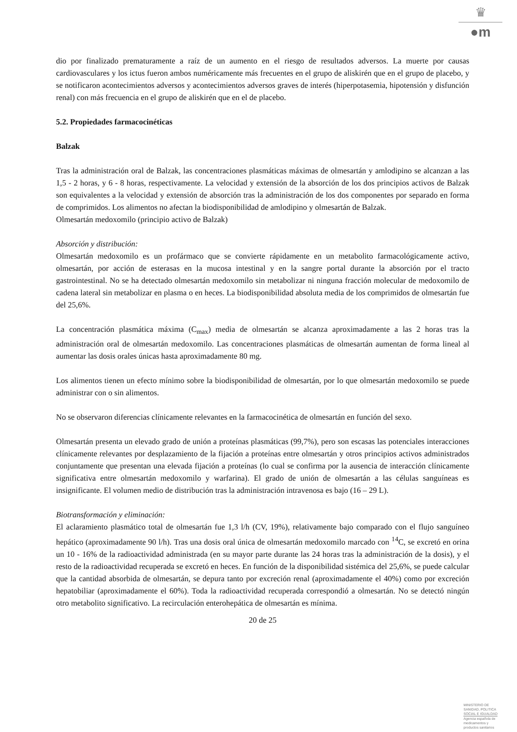♛
●m
dio por finalizado prematuramente a raíz de un aumento en el riesgo de resultados adversos. La muerte por causas cardiovasculares y los ictus fueron ambos numéricamente más frecuentes en el grupo de aliskirén que en el grupo de placebo, y se notificaron acontecimientos adversos y acontecimientos adversos graves de interés (hiperpotasemia, hipotensión y disfunción renal) con más frecuencia en el grupo de aliskirén que en el de placebo.
5.2. Propiedades farmacocinéticas
Balzak
Tras la administración oral de Balzak, las concentraciones plasmáticas máximas de olmesartán y amlodipino se alcanzan a las 1,5 - 2 horas, y 6 - 8 horas, respectivamente. La velocidad y extensión de la absorción de los dos principios activos de Balzak son equivalentes a la velocidad y extensión de absorción tras la administración de los dos componentes por separado en forma de comprimidos. Los alimentos no afectan la biodisponibilidad de amlodipino y olmesartán de Balzak.
Olmesartán medoxomilo (principio activo de Balzak)
Absorción y distribución:
Olmesartán medoxomilo es un profármaco que se convierte rápidamente en un metabolito farmacológicamente activo, olmesartán, por acción de esterasas en la mucosa intestinal y en la sangre portal durante la absorción por el tracto gastrointestinal. No se ha detectado olmesartán medoxomilo sin metabolizar ni ninguna fracción molecular de medoxomilo de cadena lateral sin metabolizar en plasma o en heces. La biodisponibilidad absoluta media de los comprimidos de olmesartán fue del 25,6%.
La concentración plasmática máxima (C<sub>max</sub>) media de olmesartán se alcanza aproximadamente a las 2 horas tras la administración oral de olmesartán medoxomilo. Las concentraciones plasmáticas de olmesartán aumentan de forma lineal al aumentar las dosis orales únicas hasta aproximadamente 80 mg.
Los alimentos tienen un efecto mínimo sobre la biodisponibilidad de olmesartán, por lo que olmesartán medoxomilo se puede administrar con o sin alimentos.
No se observaron diferencias clínicamente relevantes en la farmacocinética de olmesartán en función del sexo.
Olmesartán presenta un elevado grado de unión a proteínas plasmáticas (99,7%), pero son escasas las potenciales interacciones clínicamente relevantes por desplazamiento de la fijación a proteínas entre olmesartán y otros principios activos administrados conjuntamente que presentan una elevada fijación a proteínas (lo cual se confirma por la ausencia de interacción clínicamente significativa entre olmesartán medoxomilo y warfarina). El grado de unión de olmesartán a las células sanguíneas es insignificante. El volumen medio de distribución tras la administración intravenosa es bajo (16 – 29 L).
Biotransformación y eliminación:
El aclaramiento plasmático total de olmesartán fue 1,3 l/h (CV, 19%), relativamente bajo comparado con el flujo sanguíneo hepático (aproximadamente 90 l/h). Tras una dosis oral única de olmesartán medoxomilo marcado con <sup>14</sup>C, se excretó en orina un 10 - 16% de la radioactividad administrada (en su mayor parte durante las 24 horas tras la administración de la dosis), y el resto de la radioactividad recuperada se excretó en heces. En función de la disponibilidad sistémica del 25,6%, se puede calcular que la cantidad absorbida de olmesartán, se depura tanto por excreción renal (aproximadamente el 40%) como por excreción hepatobiliar (aproximadamente el 60%). Toda la radioactividad recuperada correspondió a olmesartán. No se detectó ningún otro metabolito significativo. La recirculación enterohepática de olmesartán es mínima.
20 de 25
MINISTERIO DE
SANIDAD, POLITICA
SOCIAL E IGUALDAD
Agencia española de
medicamentos y
productos sanitarios